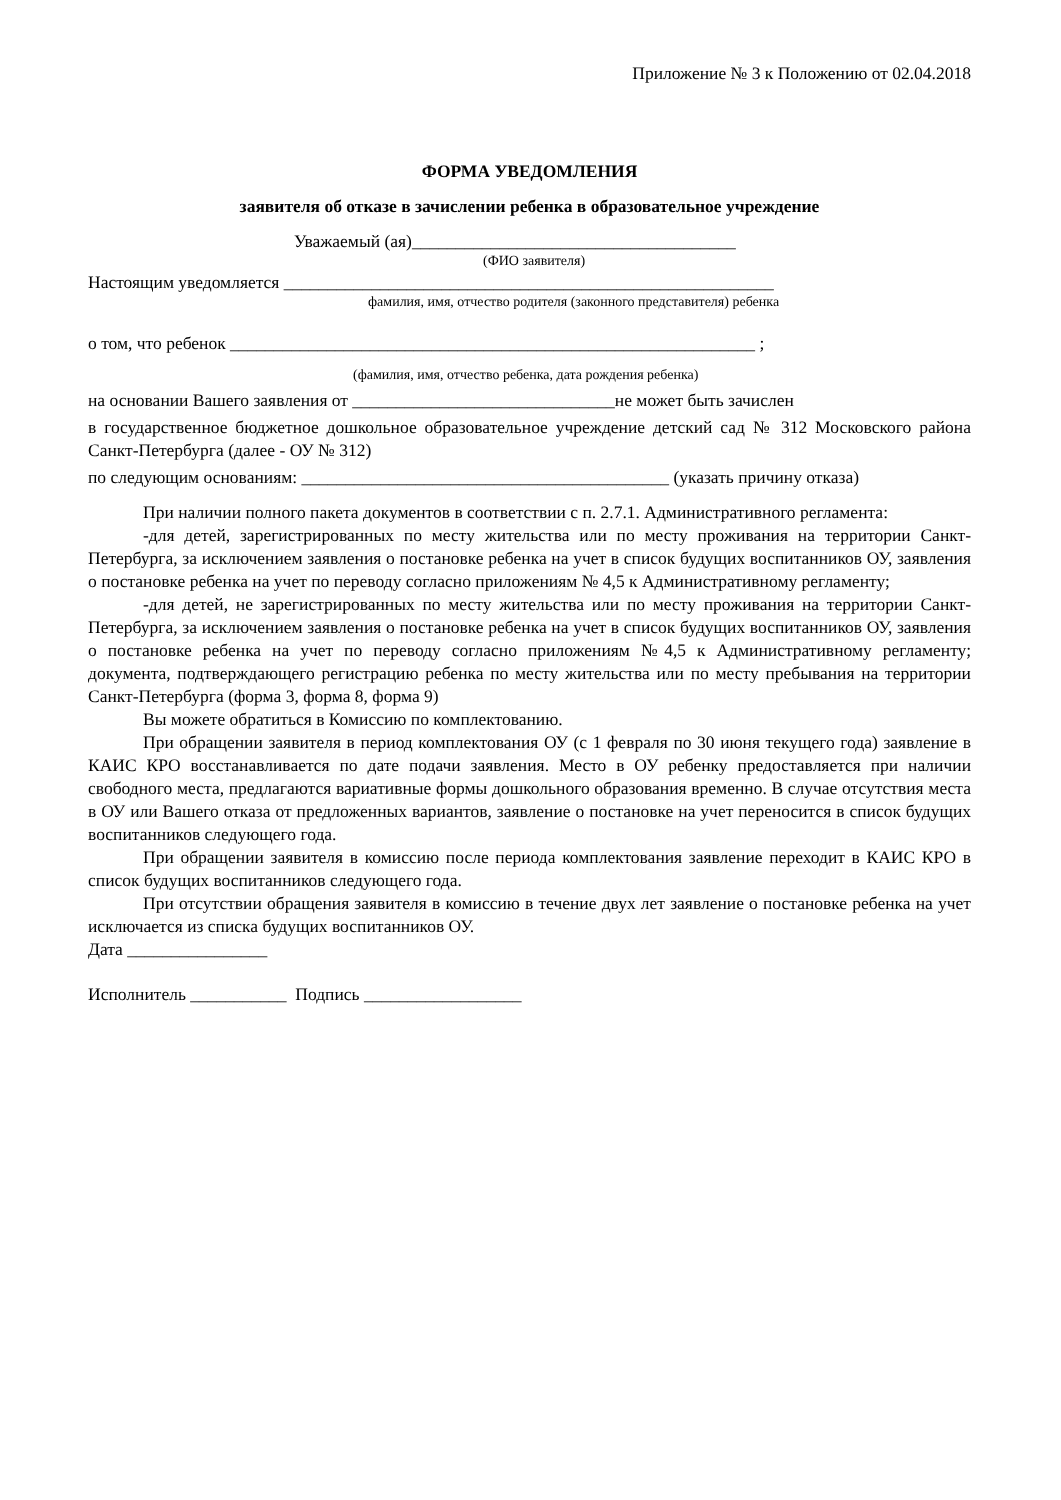Приложение № 3 к Положению от 02.04.2018
ФОРМА УВЕДОМЛЕНИЯ
заявителя об отказе в зачислении ребенка в образовательное учреждение
Уважаемый (ая)_____________________________________
(ФИО заявителя)
Настоящим уведомляется ________________________________________________________
фамилия, имя, отчество родителя (законного представителя) ребенка
о том, что ребенок ____________________________________________________________ ;
(фамилия, имя, отчество ребенка, дата рождения ребенка)
на основании Вашего заявления от ______________________________не может быть зачислен
в государственное бюджетное дошкольное образовательное учреждение детский сад № 312 Московского района Санкт-Петербурга (далее - ОУ № 312)
по следующим основаниям: __________________________________________ (указать причину отказа)
При наличии полного пакета документов в соответствии с п. 2.7.1. Административного регламента:
-для детей, зарегистрированных по месту жительства или по месту проживания на территории Санкт-Петербурга, за исключением заявления о постановке ребенка на учет в список будущих воспитанников ОУ, заявления о постановке ребенка на учет по переводу согласно приложениям № 4,5 к Административному регламенту;
-для детей, не зарегистрированных по месту жительства или по месту проживания на территории Санкт-Петербурга, за исключением заявления о постановке ребенка на учет в список будущих воспитанников ОУ, заявления о постановке ребенка на учет по переводу согласно приложениям №4,5 к Административному регламенту; документа, подтверждающего регистрацию ребенка по месту жительства или по месту пребывания на территории Санкт-Петербурга (форма 3, форма 8, форма 9)
Вы можете обратиться в Комиссию по комплектованию.
При обращении заявителя в период комплектования ОУ (с 1 февраля по 30 июня текущего года) заявление в КАИС КРО восстанавливается по дате подачи заявления. Место в ОУ ребенку предоставляется при наличии свободного места, предлагаются вариативные формы дошкольного образования временно. В случае отсутствия места в ОУ или Вашего отказа от предложенных вариантов, заявление о постановке на учет переносится в список будущих воспитанников следующего года.
При обращении заявителя в комиссию после периода комплектования заявление переходит в КАИС КРО в список будущих воспитанников следующего года.
При отсутствии обращения заявителя в комиссию в течение двух лет заявление о постановке ребенка на учет исключается из списка будущих воспитанников ОУ.
Дата ________________
Исполнитель ___________ Подпись __________________